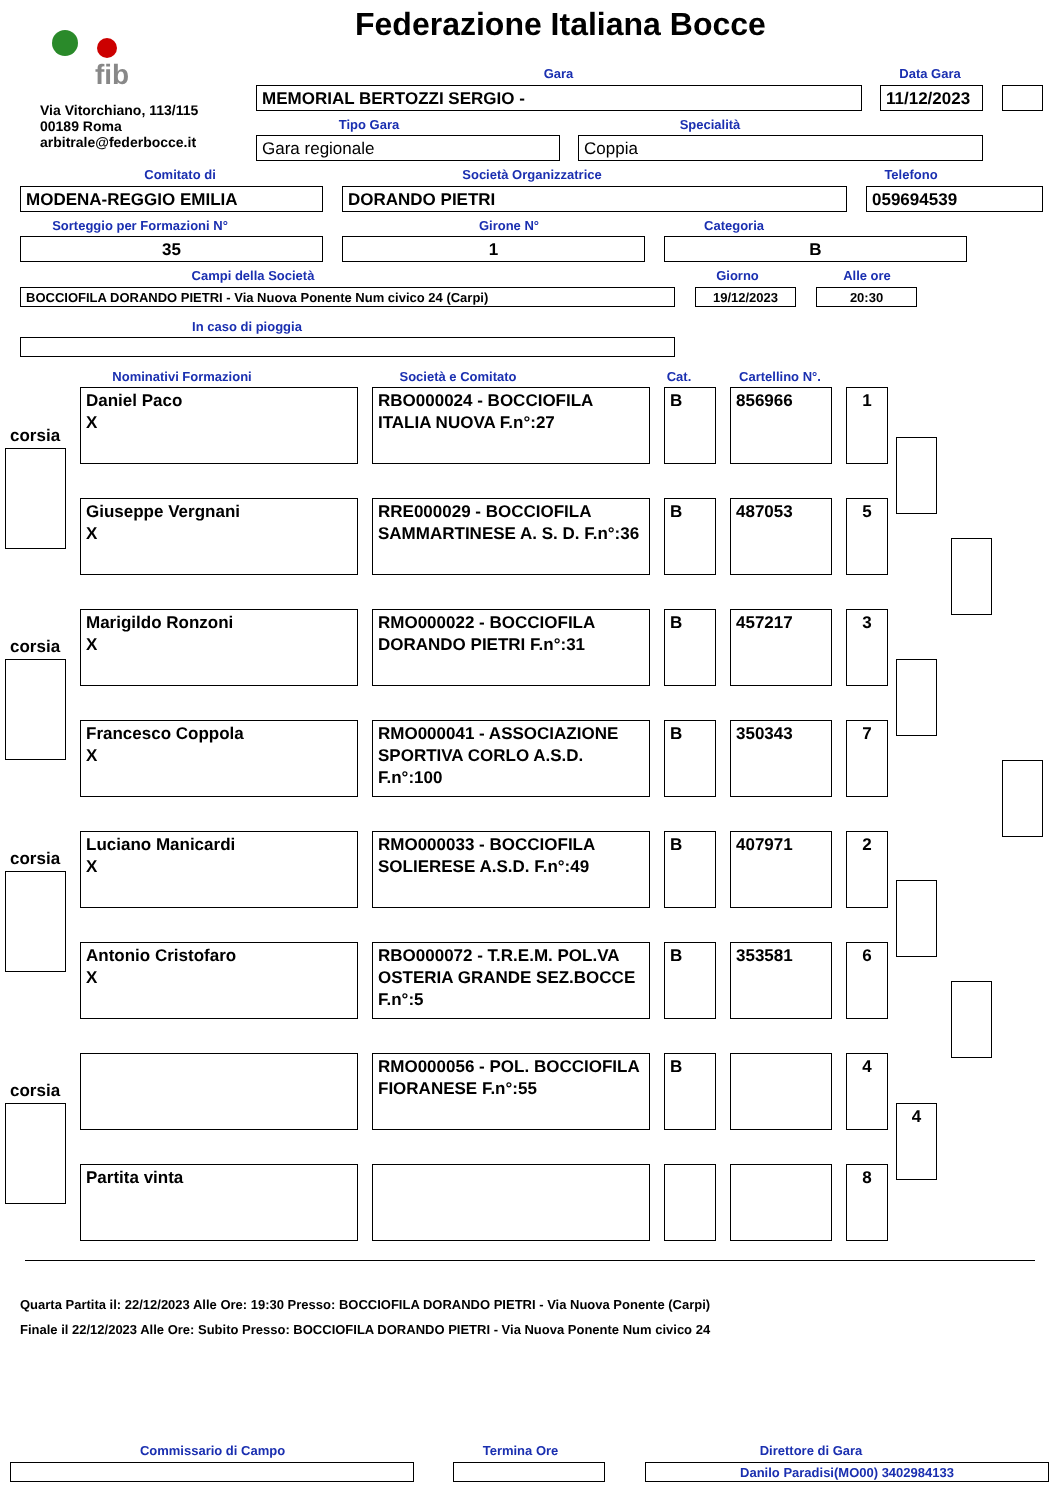fib
Federazione Italiana Bocce
Via Vitorchiano, 113/115
00189 Roma
arbitrale@federbocce.it
Gara
MEMORIAL BERTOZZI SERGIO -
Data Gara
11/12/2023
Tipo Gara
Gara regionale
Specialità
Coppia
Comitato di
MODENA-REGGIO EMILIA
Società Organizzatrice
DORANDO PIETRI
Telefono
059694539
Sorteggio per Formazioni N°
35
Girone N°
1
Categoria
B
Campi della Società
BOCCIOFILA DORANDO PIETRI - Via Nuova Ponente Num civico 24 (Carpi)
Giorno
19/12/2023
Alle ore
20:30
In caso di pioggia
Nominativi Formazioni Società e Comitato
Cat.
Cartellino N°.
corsia
corsia
corsia
corsia
4
Daniel Paco
X
RBO000024 - BOCCIOFILA ITALIA NUOVA F.n°:27
B 856966 1
Giuseppe Vergnani
X
RRE000029 - BOCCIOFILA SAMMARTINESE A. S. D. F.n°:36
B 487053 5
Marigildo Ronzoni
X
RMO000022 - BOCCIOFILA DORANDO PIETRI F.n°:31
B 457217 3
Francesco Coppola
X
RMO000041 - ASSOCIAZIONE SPORTIVA CORLO A.S.D. F.n°:100
B 350343 7
Luciano Manicardi
X
RMO000033 - BOCCIOFILA SOLIERESE A.S.D. F.n°:49
B 407971 2
Antonio Cristofaro
X
RBO000072 - T.R.E.M. POL.VA OSTERIA GRANDE SEZ.BOCCE F.n°:5
B 353581 6
RMO000056 - POL. BOCCIOFILA FIORANESE F.n°:55
B 4
Partita vinta 8
Quarta Partita il: 22/12/2023 Alle Ore: 19:30 Presso: BOCCIOFILA DORANDO PIETRI - Via Nuova Ponente (Carpi)
Finale il 22/12/2023 Alle Ore: Subito Presso: BOCCIOFILA DORANDO PIETRI - Via Nuova Ponente Num civico 24
Commissario di Campo Termina Ore Direttore di Gara
Danilo Paradisi(MO00) 3402984133